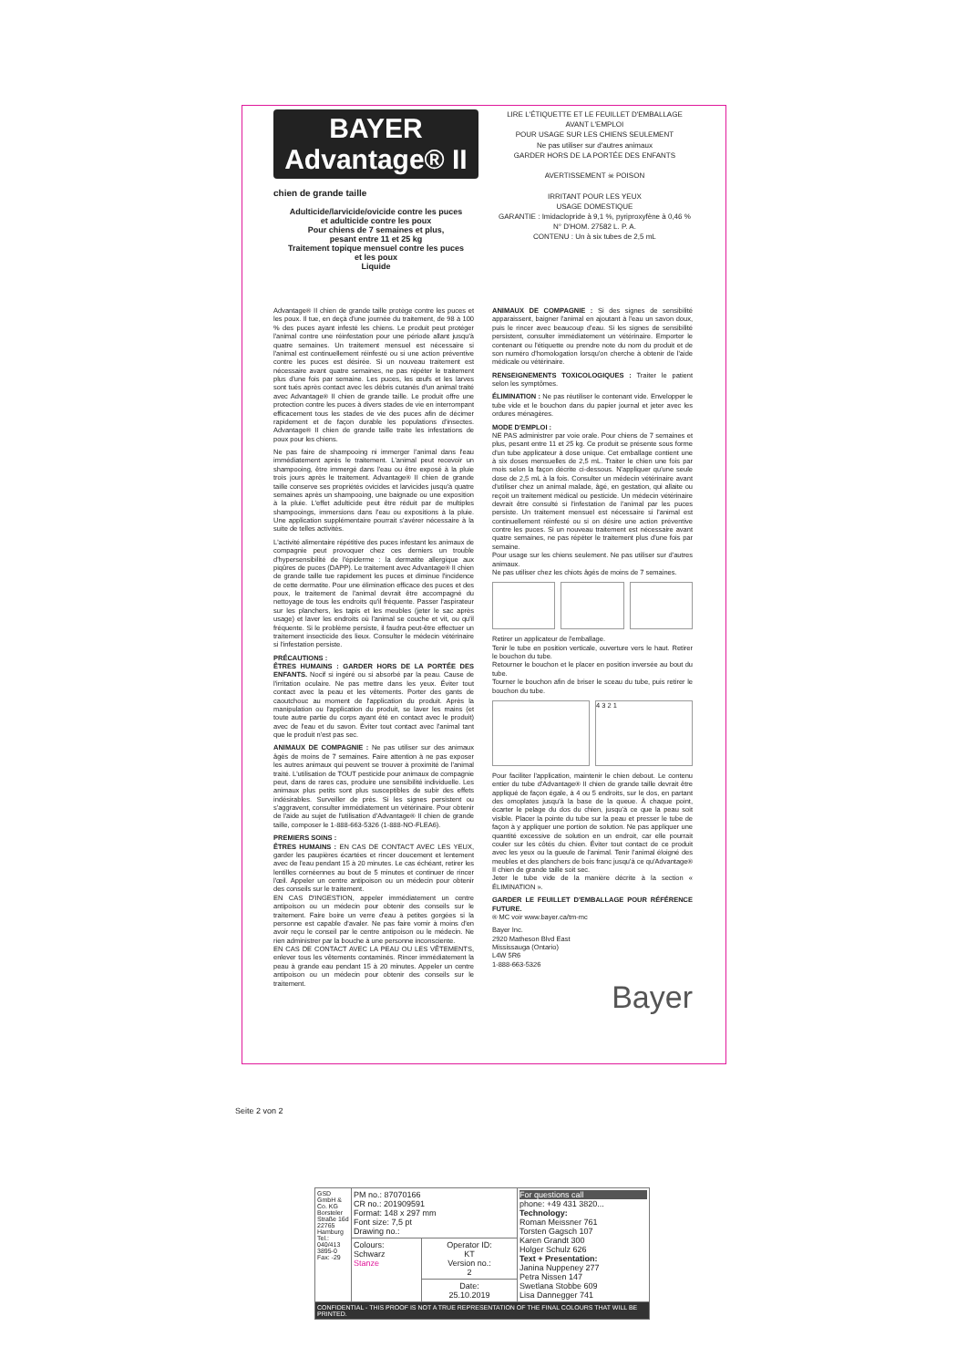BAYER Advantage® II
chien de grande taille
Adulticide/larvicide/ovicide contre les puces
et adulticide contre les poux
Pour chiens de 7 semaines et plus,
pesant entre 11 et 25 kg
Traitement topique mensuel contre les puces
et les poux
Liquide
LIRE L'ÉTIQUETTE ET LE FEUILLET D'EMBALLAGE AVANT L'EMPLOI
POUR USAGE SUR LES CHIENS SEULEMENT
Ne pas utiliser sur d'autres animaux
GARDER HORS DE LA PORTÉE DES ENFANTS
AVERTISSEMENT ☠ POISON
IRRITANT POUR LES YEUX
USAGE DOMESTIQUE
GARANTIE : Imidaclopride à 9,1 %, pyriproxyfène à 0,46 %
N° D'HOM. 27582 L. P. A.
CONTENU : Un à six tubes de 2,5 mL
Advantage® II chien de grande taille protège contre les puces et les poux. Il tue, en deçà d'une journée du traitement, de 98 à 100 % des puces ayant infesté les chiens. Le produit peut protéger l'animal contre une réinfestation pour une période allant jusqu'à quatre semaines. Un traitement mensuel est nécessaire si l'animal est continuellement réinfesté ou si une action préventive contre les puces est désirée. Si un nouveau traitement est nécessaire avant quatre semaines, ne pas répéter le traitement plus d'une fois par semaine. Les puces, les œufs et les larves sont tués après contact avec les débris cutanés d'un animal traité avec Advantage® II chien de grande taille. Le produit offre une protection contre les puces à divers stades de vie en interrompant efficacement tous les stades de vie des puces afin de décimer rapidement et de façon durable les populations d'insectes. Advantage® II chien de grande taille traite les infestations de poux pour les chiens.
Ne pas faire de shampooing ni immerger l'animal dans l'eau immédiatement après le traitement. L'animal peut recevoir un shampooing, être immergé dans l'eau ou être exposé à la pluie trois jours après le traitement. Advantage® II chien de grande taille conserve ses propriétés ovicides et larvicides jusqu'à quatre semaines après un shampooing, une baignade ou une exposition à la pluie. L'effet adulticide peut être réduit par de multiples shampooings, immersions dans l'eau ou expositions à la pluie. Une application supplémentaire pourrait s'avérer nécessaire à la suite de telles activités.
L'activité alimentaire répétitive des puces infestant les animaux de compagnie peut provoquer chez ces derniers un trouble d'hypersensibilité de l'épiderme : la dermatite allergique aux piqûres de puces (DAPP). Le traitement avec Advantage® II chien de grande taille tue rapidement les puces et diminue l'incidence de cette dermatite. Pour une élimination efficace des puces et des poux, le traitement de l'animal devrait être accompagné du nettoyage de tous les endroits qu'il fréquente. Passer l'aspirateur sur les planchers, les tapis et les meubles (jeter le sac après usage) et laver les endroits où l'animal se couche et vit, ou qu'il fréquente. Si le problème persiste, il faudra peut-être effectuer un traitement insecticide des lieux. Consulter le médecin vétérinaire si l'infestation persiste.
PRÉCAUTIONS :
ÊTRES HUMAINS : GARDER HORS DE LA PORTÉE DES ENFANTS. Nocif si ingéré ou si absorbé par la peau. Cause de l'irritation oculaire. Ne pas mettre dans les yeux. Éviter tout contact avec la peau et les vêtements. Porter des gants de caoutchouc au moment de l'application du produit. Après la manipulation ou l'application du produit, se laver les mains (et toute autre partie du corps ayant été en contact avec le produit) avec de l'eau et du savon. Éviter tout contact avec l'animal tant que le produit n'est pas sec.
ANIMAUX DE COMPAGNIE : Ne pas utiliser sur des animaux âgés de moins de 7 semaines. Faire attention à ne pas exposer les autres animaux qui peuvent se trouver à proximité de l'animal traité. L'utilisation de TOUT pesticide pour animaux de compagnie peut, dans de rares cas, produire une sensibilité individuelle. Les animaux plus petits sont plus susceptibles de subir des effets indésirables. Surveiller de près. Si les signes persistent ou s'aggravent, consulter immédiatement un vétérinaire. Pour obtenir de l'aide au sujet de l'utilisation d'Advantage® II chien de grande taille, composer le 1-888-663-5326 (1-888-NO-FLEA6).
PREMIERS SOINS :
ÊTRES HUMAINS : EN CAS DE CONTACT AVEC LES YEUX, garder les paupières écartées et rincer doucement et lentement avec de l'eau pendant 15 à 20 minutes. Le cas échéant, retirer les lentilles cornéennes au bout de 5 minutes et continuer de rincer l'œil. Appeler un centre antipoison ou un médecin pour obtenir des conseils sur le traitement.
EN CAS D'INGESTION, appeler immédiatement un centre antipoison ou un médecin pour obtenir des conseils sur le traitement. Faire boire un verre d'eau à petites gorgées si la personne est capable d'avaler. Ne pas faire vomir à moins d'en avoir reçu le conseil par le centre antipoison ou le médecin. Ne rien administrer par la bouche à une personne inconsciente.
EN CAS DE CONTACT AVEC LA PEAU OU LES VÊTEMENTS, enlever tous les vêtements contaminés. Rincer immédiatement la peau à grande eau pendant 15 à 20 minutes. Appeler un centre antipoison ou un médecin pour obtenir des conseils sur le traitement.
ANIMAUX DE COMPAGNIE : Si des signes de sensibilité apparaissent, baigner l'animal en ajoutant à l'eau un savon doux, puis le rincer avec beaucoup d'eau. Si les signes de sensibilité persistent, consulter immédiatement un vétérinaire. Emporter le contenant ou l'étiquette ou prendre note du nom du produit et de son numéro d'homologation lorsqu'on cherche à obtenir de l'aide médicale ou vétérinaire.
RENSEIGNEMENTS TOXICOLOGIQUES : Traiter le patient selon les symptômes.
ÉLIMINATION : Ne pas réutiliser le contenant vide. Envelopper le tube vide et le bouchon dans du papier journal et jeter avec les ordures ménagères.
MODE D'EMPLOI :
NE PAS administrer par voie orale. Pour chiens de 7 semaines et plus, pesant entre 11 et 25 kg. Ce produit se présente sous forme d'un tube applicateur à dose unique. Cet emballage contient une à six doses mensuelles de 2,5 mL. Traiter le chien une fois par mois selon la façon décrite ci-dessous. N'appliquer qu'une seule dose de 2,5 mL à la fois. Consulter un médecin vétérinaire avant d'utiliser chez un animal malade, âgé, en gestation, qui allaite ou reçoit un traitement médical ou pesticide. Un médecin vétérinaire devrait être consulté si l'infestation de l'animal par les puces persiste. Un traitement mensuel est nécessaire si l'animal est continuellement réinfesté ou si on désire une action préventive contre les puces. Si un nouveau traitement est nécessaire avant quatre semaines, ne pas répéter le traitement plus d'une fois par semaine.
Pour usage sur les chiens seulement. Ne pas utiliser sur d'autres animaux.
Ne pas utiliser chez les chiots âgés de moins de 7 semaines.
Retirer un applicateur de l'emballage.
Tenir le tube en position verticale, ouverture vers le haut. Retirer le bouchon du tube.
Retourner le bouchon et le placer en position inversée au bout du tube.
Tourner le bouchon afin de briser le sceau du tube, puis retirer le bouchon du tube.
4 3 2 1
Pour faciliter l'application, maintenir le chien debout. Le contenu entier du tube d'Advantage® II chien de grande taille devrait être appliqué de façon égale, à 4 ou 5 endroits, sur le dos, en partant des omoplates jusqu'à la base de la queue. À chaque point, écarter le pelage du dos du chien, jusqu'à ce que la peau soit visible. Placer la pointe du tube sur la peau et presser le tube de façon à y appliquer une portion de solution. Ne pas appliquer une quantité excessive de solution en un endroit, car elle pourrait couler sur les côtés du chien. Éviter tout contact de ce produit avec les yeux ou la gueule de l'animal. Tenir l'animal éloigné des meubles et des planchers de bois franc jusqu'à ce qu'Advantage® II chien de grande taille soit sec.
Jeter le tube vide de la manière décrite à la section « ÉLIMINATION ».
GARDER LE FEUILLET D'EMBALLAGE POUR RÉFÉRENCE FUTURE.
® MC voir www.bayer.ca/tm-mc
Bayer Inc.
2920 Matheson Blvd East
Mississauga (Ontario)
L4W 5R6
1-888-663-5326
Bayer
Seite 2 von 2
| GSD GmbH & Co. KG Borsteler Straße 16d 22765 Hamburg Tel.: 040/413 3895-0 Fax: -29 | PM no.: 87070166 CR no.: 201909591 Format: 148 x 297 mm Font size: 7,5 pt Drawing no.: | | For questions call phone: +49 431 3820... Technology: Roman Meissner 761 Torsten Gagsch 107 Karen Grandt 300 Holger Schulz 626 Text + Presentation: Janina Nuppeney 277 Petra Nissen 147 Swetlana Stobbe 609 Lisa Dannegger 741 |
| | Colours: Schwarz Stanze | Operator ID: KT Version no.: 2 | |
| | | Date: 25.10.2019 | |
| CONFIDENTIAL - THIS PROOF IS NOT A TRUE REPRESENTATION OF THE FINAL COLOURS THAT WILL BE PRINTED. | | | |